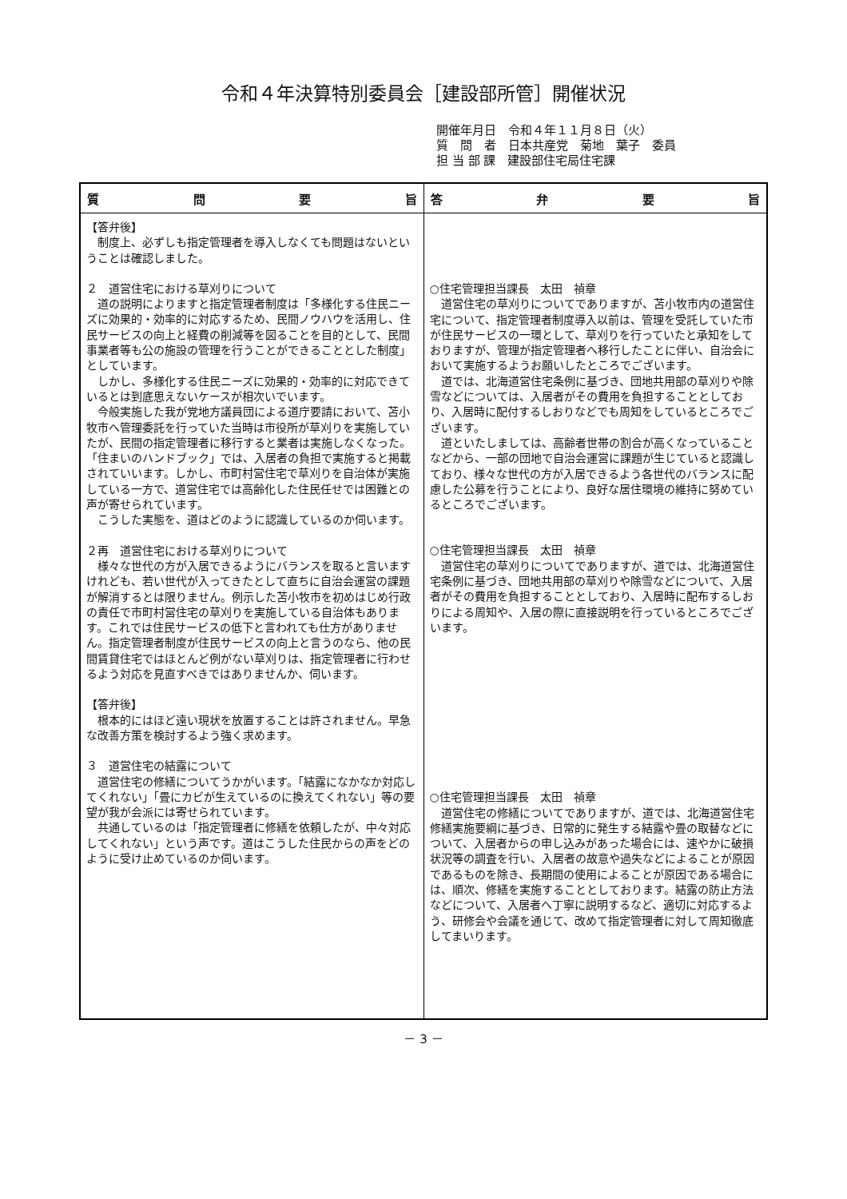令和４年決算特別委員会［建設部所管］開催状況
開催年月日　令和４年１１月８日（火）
質　問　者　日本共産党　菊地　葉子　委員
担 当 部 課　建設部住宅局住宅課
| 質 問 要 旨 | 答 弁 要 旨 |
| --- | --- |
| 【答弁後】 制度上、必ずしも指定管理者を導入しなくても問題はないということは確認しました。 ２ 道営住宅における草刈りについて 道の説明によりますと指定管理者制度は「多様化する住民ニーズに効果的・効率的に対応するため、民間ノウハウを活用し、住民サービスの向上と経費の削減等を図ることを目的として、民間事業者等も公の施設の管理を行うことができることとした制度」としています。 しかし、多様化する住民ニーズに効果的・効率的に対応できているとは到底思えないケースが相次いでいます。 今般実施した我が党地方議員団による道庁要請において、苫小牧市へ管理委託を行っていた当時は市役所が草刈りを実施していたが、民間の指定管理者に移行すると業者は実施しなくなった。「住まいのハンドブック」では、入居者の負担で実施すると掲載されていいます。しかし、市町村営住宅で草刈りを自治体が実施している一方で、道営住宅では高齢化した住民任せでは困難との声が寄せられています。 こうした実態を、道はどのように認識しているのか伺います。 ２再 道営住宅における草刈りについて 様々な世代の方が入居できるようにバランスを取ると言いますけれども、若い世代が入ってきたとして直ちに自治会運営の課題が解消するとは限りません。例示した苫小牧市を初めはじめ行政の責任で市町村営住宅の草刈りを実施している自治体もあります。これでは住民サービスの低下と言われても仕方がありません。指定管理者制度が住民サービスの向上と言うのなら、他の民間賃貸住宅ではほとんど例がない草刈りは、指定管理者に行わせるよう対応を見直すべきではありませんか、伺います。 【答弁後】 根本的にはほど遠い現状を放置することは許されません。早急な改善方策を検討するよう強く求めます。 ３ 道営住宅の結露について 道営住宅の修繕についてうかがいます。「結露になかなか対応してくれない」「畳にカビが生えているのに換えてくれない」等の要望が我が会派には寄せられています。 共通しているのは「指定管理者に修繕を依頼したが、中々対応してくれない」という声です。道はこうした住民からの声をどのように受け止めているのか伺います。 | ○住宅管理担当課長 太田 禎章 道営住宅の草刈りについてでありますが、苫小牧市内の道営住宅について、指定管理者制度導入以前は、管理を受託していた市が住民サービスの一環として、草刈りを行っていたと承知をしておりますが、管理が指定管理者へ移行したことに伴い、自治会において実施するようお願いしたところでございます。 道では、北海道営住宅条例に基づき、団地共用部の草刈りや除雪などについては、入居者がその費用を負担することとしており、入居時に配付するしおりなどでも周知をしているところでございます。 道といたしましては、高齢者世帯の割合が高くなっていることなどから、一部の団地で自治会運営に課題が生じていると認識しており、様々な世代の方が入居できるよう各世代のバランスに配慮した公募を行うことにより、良好な居住環境の維持に努めているところでございます。 ○住宅管理担当課長 太田 禎章 道営住宅の草刈りについてでありますが、道では、北海道営住宅条例に基づき、団地共用部の草刈りや除雪などについて、入居者がその費用を負担することとしており、入居時に配布するしおりによる周知や、入居の際に直接説明を行っているところでございます。 ○住宅管理担当課長 太田 禎章 道営住宅の修繕についてでありますが、道では、北海道営住宅修繕実施要綱に基づき、日常的に発生する結露や畳の取替などについて、入居者からの申し込みがあった場合には、速やかに破損状況等の調査を行い、入居者の故意や過失などによることが原因であるものを除き、長期間の使用によることが原因である場合には、順次、修繕を実施することとしております。結露の防止方法などについて、入居者へ丁寧に説明するなど、適切に対応するよう、研修会や会議を通じて、改めて指定管理者に対して周知徹底してまいります。 |
－ 3 －